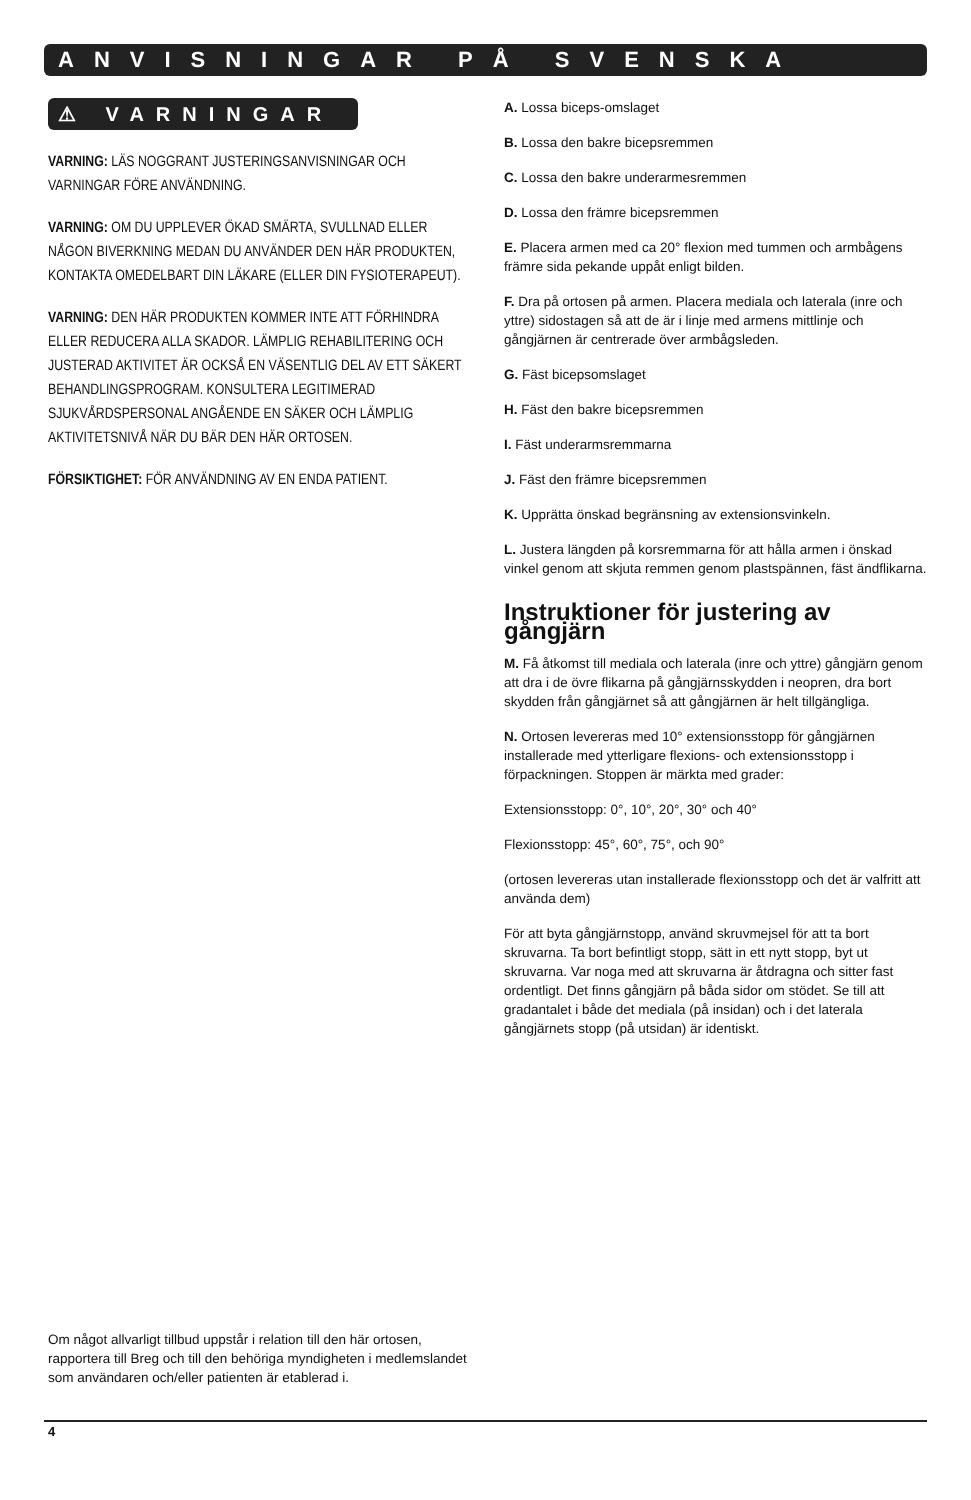ANVISNINGAR PÅ SVENSKA
⚠ VARNINGAR
VARNING: LÄS NOGGRANT JUSTERINGSANVISNINGAR OCH VARNINGAR FÖRE ANVÄNDNING.
VARNING: OM DU UPPLEVER ÖKAD SMÄRTA, SVULLNAD ELLER NÅGON BIVERKNING MEDAN DU ANVÄNDER DEN HÄR PRODUKTEN, KONTAKTA OMEDELBART DIN LÄKARE (ELLER DIN FYSIOTERAPEUT).
VARNING: DEN HÄR PRODUKTEN KOMMER INTE ATT FÖRHINDRA ELLER REDUCERA ALLA SKADOR. LÄMPLIG REHABILITERING OCH JUSTERAD AKTIVITET ÄR OCKSÅ EN VÄSENTLIG DEL AV ETT SÄKERT BEHANDLINGSPROGRAM. KONSULTERA LEGITIMERAD SJUKVÅRDSPERSONAL ANGÅENDE EN SÄKER OCH LÄMPLIG AKTIVITETSNIVÅ NÄR DU BÄR DEN HÄR ORTOSEN.
FÖRSIKTIGHET: FÖR ANVÄNDNING AV EN ENDA PATIENT.
A. Lossa biceps-omslaget
B. Lossa den bakre bicepsremmen
C. Lossa den bakre underarmesremmen
D. Lossa den främre bicepsremmen
E. Placera armen med ca 20° flexion med tummen och armbågens främre sida pekande uppåt enligt bilden.
F. Dra på ortosen på armen. Placera mediala och laterala (inre och yttre) sidostagen så att de är i linje med armens mittlinje och gångjärnen är centrerade över armbågsleden.
G. Fäst bicepsomslaget
H. Fäst den bakre bicepsremmen
I. Fäst underarmsremmarna
J. Fäst den främre bicepsremmen
K. Upprätta önskad begränsning av extensionsvinkeln.
L. Justera längden på korsremmarna för att hålla armen i önskad vinkel genom att skjuta remmen genom plastspännen, fäst ändflikarna.
Instruktioner för justering av gångjärn
M. Få åtkomst till mediala och laterala (inre och yttre) gångjärn genom att dra i de övre flikarna på gångjärnsskydden i neopren, dra bort skydden från gångjärnet så att gångjärnen är helt tillgängliga.
N. Ortosen levereras med 10° extensionsstopp för gångjärnen installerade med ytterligare flexions- och extensionsstopp i förpackningen. Stoppen är märkta med grader:
Extensionsstopp: 0°, 10°, 20°, 30° och 40°
Flexionsstopp: 45°, 60°, 75°, och 90°
(ortosen levereras utan installerade flexionsstopp och det är valfritt att använda dem)
För att byta gångjärnstopp, använd skruvmejsel för att ta bort skruvarna. Ta bort befintligt stopp, sätt in ett nytt stopp, byt ut skruvarna. Var noga med att skruvarna är åtdragna och sitter fast ordentligt. Det finns gångjärn på båda sidor om stödet. Se till att gradantalet i både det mediala (på insidan) och i det laterala gångjärnets stopp (på utsidan) är identiskt.
Om något allvarligt tillbud uppstår i relation till den här ortosen, rapportera till Breg och till den behöriga myndigheten i medlemslandet som användaren och/eller patienten är etablerad i.
4